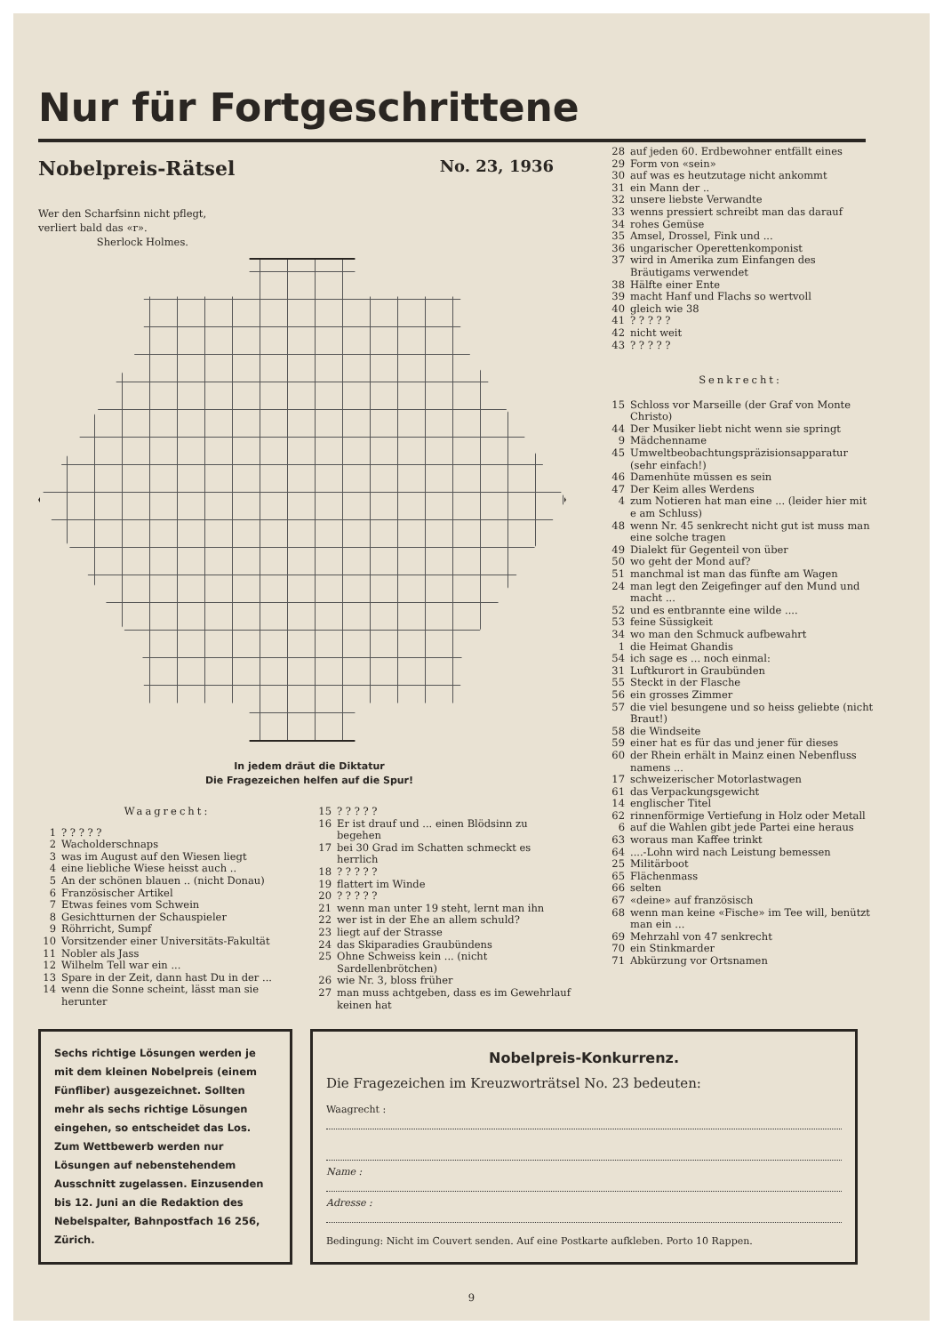Nur für Fortgeschrittene
Nobelpreis-Rätsel No. 23, 1936
Wer den Scharfsinn nicht pflegt,
verliert bald das «r».
Sherlock Holmes.
In jedem dräut die Diktatur
Die Fragezeichen helfen auf die Spur!
Waagrecht:
1? ? ? ? ?
2 Wacholderschnaps
3 was im August auf den Wiesen liegt
4 eine liebliche Wiese heisst auch ..
5 An der schönen blauen .. (nicht Donau)
6 Französischer Artikel
7 Etwas feines vom Schwein
8 Gesichtturnen der Schauspieler
9 Röhrricht, Sumpf
10 Vorsitzender einer Universitäts-Fakultät
11 Nobler als Jass
12 Wilhelm Tell war ein ...
13 Spare in der Zeit, dann hast Du in der ...
14 wenn die Sonne scheint, lässt man sie herunter
15? ? ? ? ?
16 Er ist drauf und ... einen Blödsinn zu begehen
17 bei 30 Grad im Schatten schmeckt es herrlich
18? ? ? ? ?
19 flattert im Winde
20? ? ? ? ?
21 wenn man unter 19 steht, lernt man ihn
22 wer ist in der Ehe an allem schuld?
23 liegt auf der Strasse
24 das Skiparadies Graubündens
25 Ohne Schweiss kein ... (nicht Sardellenbrötchen)
26 wie Nr. 3, bloss früher
27 man muss achtgeben, dass es im Gewehrlauf keinen hat
28 auf jeden 60. Erdbewohner entfällt eines
29 Form von «sein»
30 auf was es heutzutage nicht ankommt
31 ein Mann der ..
32 unsere liebste Verwandte
33 wenns pressiert schreibt man das darauf
34 rohes Gemüse
35 Amsel, Drossel, Fink und ...
36 ungarischer Operettenkomponist
37 wird in Amerika zum Einfangen des Bräutigams verwendet
38 Hälfte einer Ente
39 macht Hanf und Flachs so wertvoll
40 gleich wie 38
41? ? ? ? ?
42 nicht weit
43? ? ? ? ?
Senkrecht:
15 Schloss vor Marseille (der Graf von Monte Christo)
44 Der Musiker liebt nicht wenn sie springt
9 Mädchenname
45 Umweltbeobachtungspräzisionsapparatur (sehr einfach!)
46 Damenhüte müssen es sein
47 Der Keim alles Werdens
4 zum Notieren hat man eine ... (leider hier mit e am Schluss)
48 wenn Nr. 45 senkrecht nicht gut ist muss man eine solche tragen
49 Dialekt für Gegenteil von über
50 wo geht der Mond auf?
51 manchmal ist man das fünfte am Wagen
24 man legt den Zeigefinger auf den Mund und macht ...
52 und es entbrannte eine wilde ....
53 feine Süssigkeit
34 wo man den Schmuck aufbewahrt
1 die Heimat Ghandis
54 ich sage es ... noch einmal:
31 Luftkurort in Graubünden
55 Steckt in der Flasche
56 ein grosses Zimmer
57 die viel besungene und so heiss geliebte (nicht Braut!)
58 die Windseite
59 einer hat es für das und jener für dieses
60 der Rhein erhält in Mainz einen Nebenfluss namens ...
17 schweizerischer Motorlastwagen
61 das Verpackungsgewicht
14 englischer Titel
62 rinnenförmige Vertiefung in Holz oder Metall
6 auf die Wahlen gibt jede Partei eine heraus
63 woraus man Kaffee trinkt
64....-Lohn wird nach Leistung bemessen
25 Militärboot
65 Flächenmass
66 selten
67 «deine» auf französisch
68 wenn man keine «Fische» im Tee will, benützt man ein ...
69 Mehrzahl von 47 senkrecht
70 ein Stinkmarder
71 Abkürzung vor Ortsnamen
Sechs richtige Lösungen werden je mit dem kleinen Nobelpreis (einem Fünfliber) ausgezeichnet. Sollten mehr als sechs richtige Lösungen eingehen, so entscheidet das Los. Zum Wettbewerb werden nur Lösungen auf nebenstehendem Ausschnitt zugelassen. Einzusenden bis 12. Juni an die Redaktion des Nebelspalter, Bahnpostfach 16 256, Zürich.
Nobelpreis-Konkurrenz.
Die Fragezeichen im Kreuzworträtsel No. 23 bedeuten:
Waagrecht :
Name :
Adresse :
Bedingung: Nicht im Couvert senden. Auf eine Postkarte aufkleben. Porto 10 Rappen.
9